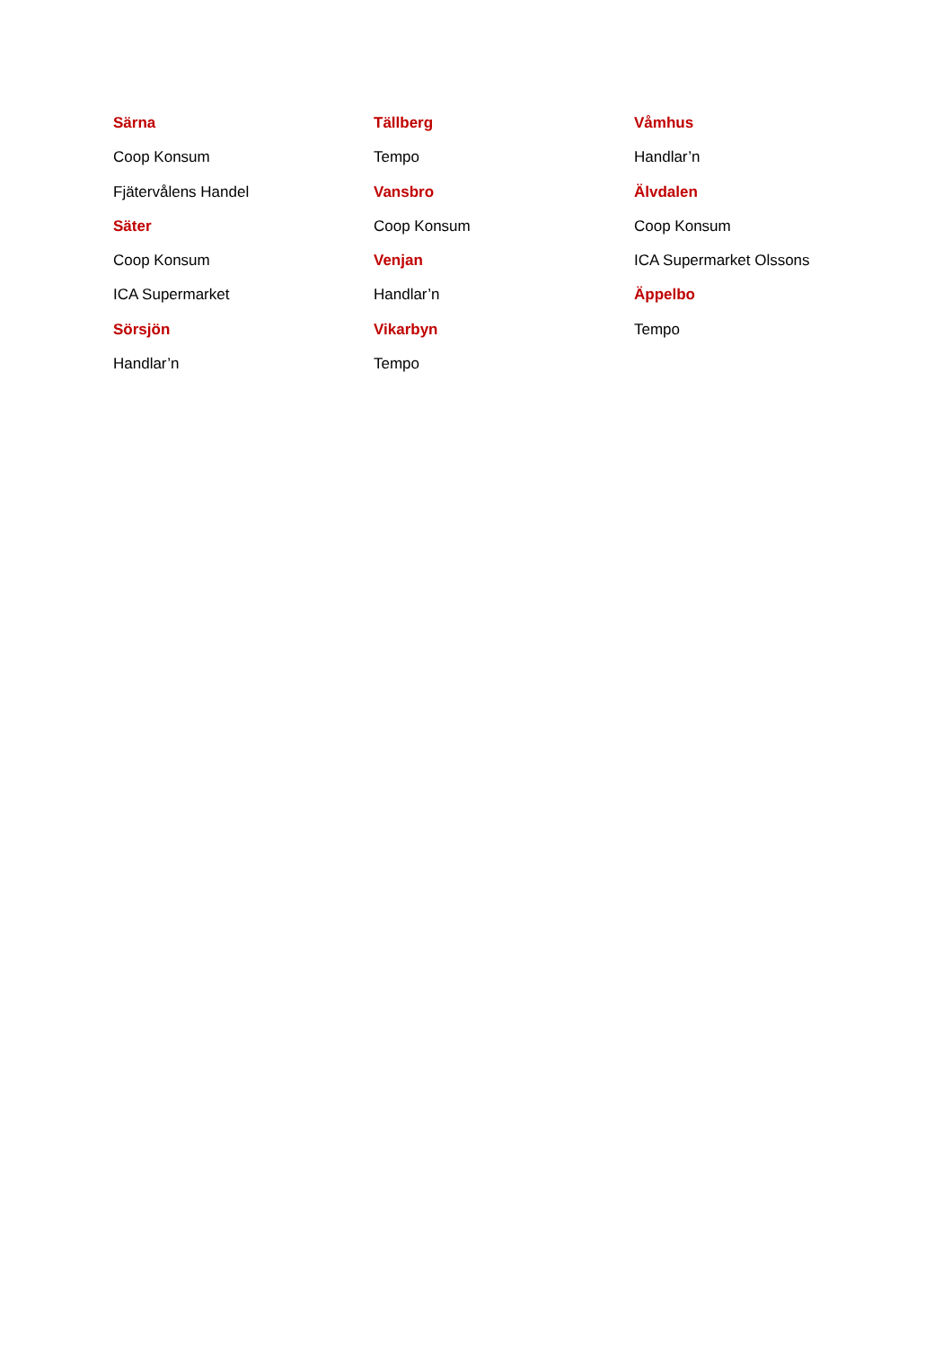Särna
Coop Konsum
Fjätervålens Handel
Säter
Coop Konsum
ICA Supermarket
Sörsjön
Handlar’n
Tällberg
Tempo
Vansbro
Coop Konsum
Venjan
Handlar’n
Vikarbyn
Tempo
Våmhus
Handlar’n
Älvdalen
Coop Konsum
ICA Supermarket Olssons
Äppelbo
Tempo